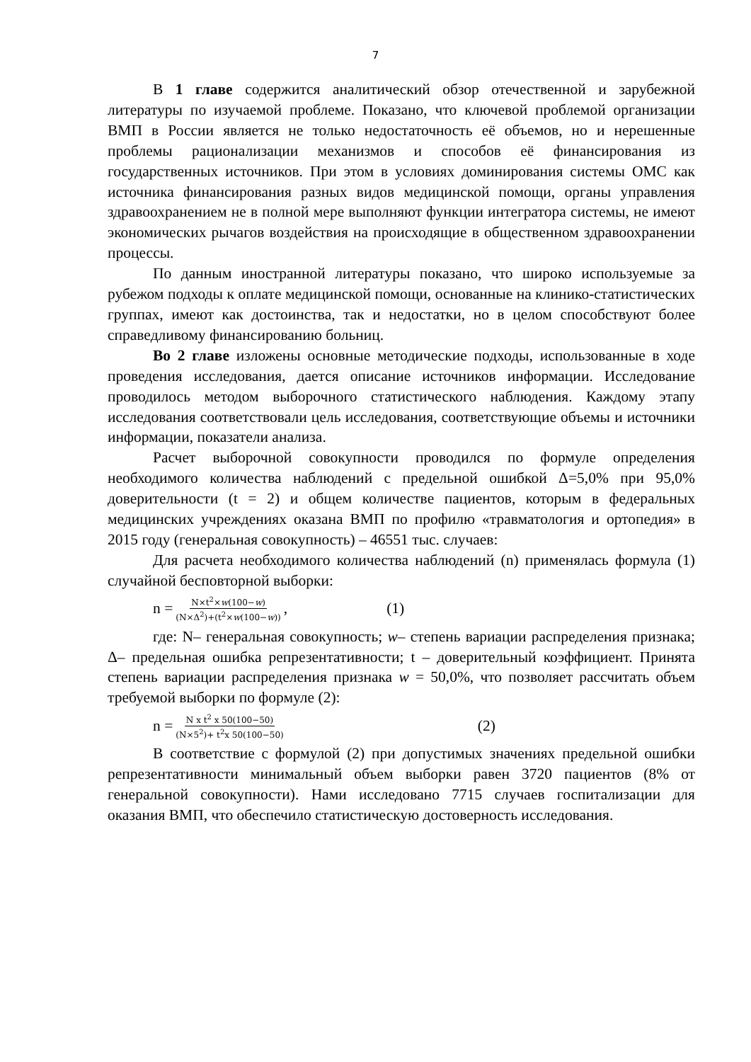7
В 1 главе содержится аналитический обзор отечественной и зарубежной литературы по изучаемой проблеме. Показано, что ключевой проблемой организации ВМП в России является не только недостаточность её объемов, но и нерешенные проблемы рационализации механизмов и способов её финансирования из государственных источников. При этом в условиях доминирования системы ОМС как источника финансирования разных видов медицинской помощи, органы управления здравоохранением не в полной мере выполняют функции интегратора системы, не имеют экономических рычагов воздействия на происходящие в общественном здравоохранении процессы.
По данным иностранной литературы показано, что широко используемые за рубежом подходы к оплате медицинской помощи, основанные на клинико-статистических группах, имеют как достоинства, так и недостатки, но в целом способствуют более справедливому финансированию больниц.
Во 2 главе изложены основные методические подходы, использованные в ходе проведения исследования, дается описание источников информации. Исследование проводилось методом выборочного статистического наблюдения. Каждому этапу исследования соответствовали цель исследования, соответствующие объемы и источники информации, показатели анализа.
Расчет выборочной совокупности проводился по формуле определения необходимого количества наблюдений с предельной ошибкой Δ=5,0% при 95,0% доверительности (t = 2) и общем количестве пациентов, которым в федеральных медицинских учреждениях оказана ВМП по профилю «травматология и ортопедия» в 2015 году (генеральная совокупность) – 46551 тыс. случаев:
Для расчета необходимого количества наблюдений (n) применялась формула (1) случайной бесповторной выборки:
n = N×t<sup>2</sup>×w(100−w) (N×Δ<sup>2</sup>)+(t<sup>2</sup>×w(100−w)), (1)
где: N– генеральная совокупность; w– степень вариации распределения признака; Δ– предельная ошибка репрезентативности; t – доверительный коэффициент. Принята степень вариации распределения признака w = 50,0%, что позволяет рассчитать объем требуемой выборки по формуле (2):
n = N x t<sup>2</sup> x 50(100−50) (N×5<sup>2</sup>)+ t<sup>2</sup>x 50(100−50) (2)
В соответствие с формулой (2) при допустимых значениях предельной ошибки репрезентативности минимальный объем выборки равен 3720 пациентов (8% от генеральной совокупности). Нами исследовано 7715 случаев госпитализации для оказания ВМП, что обеспечило статистическую достоверность исследования.